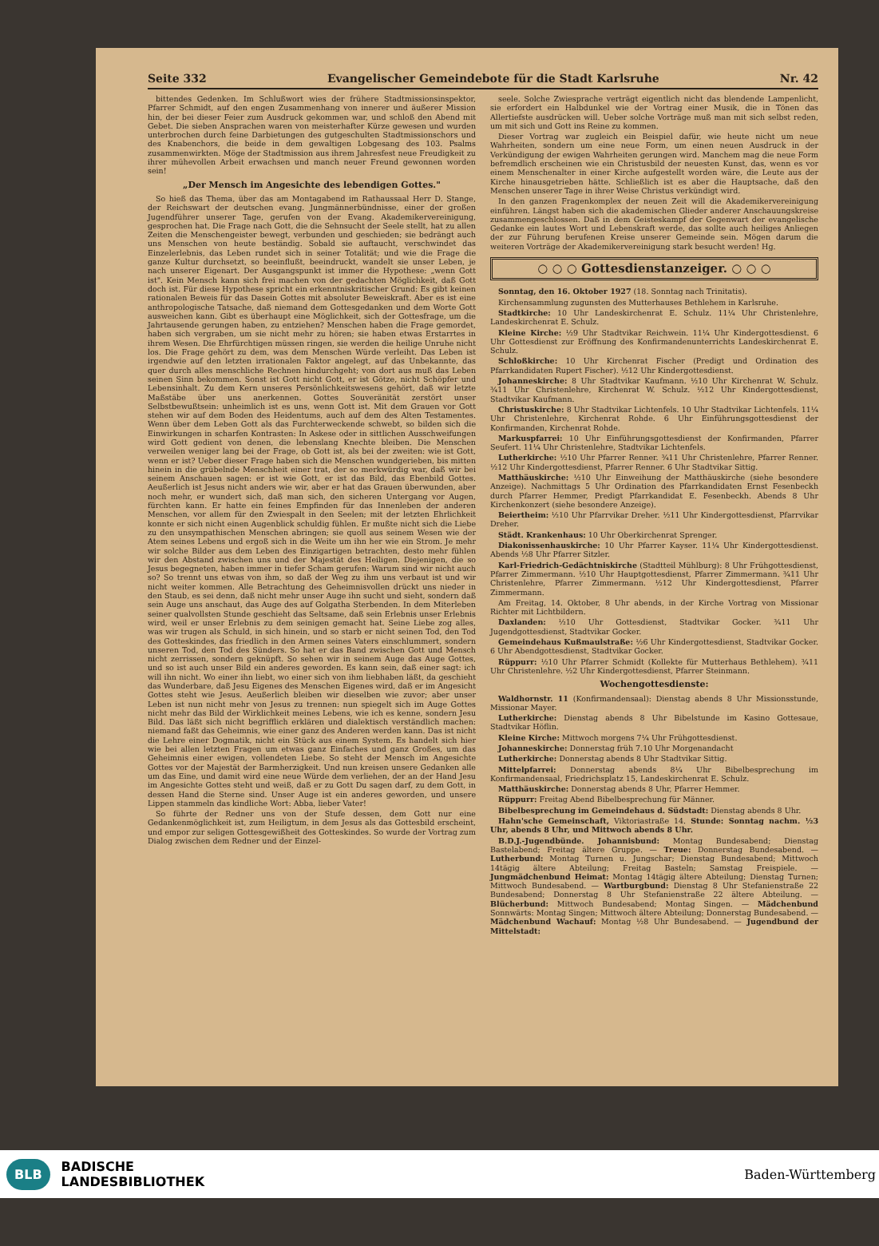Seite 332 Evangelischer Gemeindebote für die Stadt Karlsruhe Nr. 42
bittendes Gedenken. Im Schlußwort wies der frühere Stadtmissionsinspektor, Pfarrer Schmidt, auf den engen Zusammenhang von innerer und äußerer Mission hin, der bei dieser Feier zum Ausdruck gekommen war, und schloß den Abend mit Gebet. Die sieben Ansprachen waren von meisterhafter Kürze gewesen und wurden unterbrochen durch feine Darbietungen des gutgeschulten Stadtmissionschors und des Knabenchors, die beide in dem gewaltigen Lobgesang des 103. Psalms zusammenwirkten. Möge der Stadtmission aus ihrem Jahresfest neue Freudigkeit zu ihrer mühevollen Arbeit erwachsen und manch neuer Freund gewonnen worden sein!
„Der Mensch im Angesichte des lebendigen Gottes."
So hieß das Thema, über das am Montagabend im Rathaussaal Herr D. Stange, der Reichswart der deutschen evang. Jungmännerbündnisse, einer der großen Jugendführer unserer Tage, gerufen von der Evang. Akademikervereinigung, gesprochen hat. Die Frage nach Gott, die die Sehnsucht der Seele stellt, hat zu allen Zeiten die Menschengeister bewegt, verbunden und geschieden; sie bedrängt auch uns Menschen von heute beständig. Sobald sie auftaucht, verschwindet das Einzelerlebnis, das Leben rundet sich in seiner Totalität; und wie die Frage die ganze Kultur durchsetzt, so beeinflußt, beeindruckt, wandelt sie unser Leben, je nach unserer Eigenart. Der Ausgangspunkt ist immer die Hypothese: „wenn Gott ist". Kein Mensch kann sich frei machen von der gedachten Möglichkeit, daß Gott doch ist. Für diese Hypothese spricht ein erkenntniskritischer Grund: Es gibt keinen rationalen Beweis für das Dasein Gottes mit absoluter Beweiskraft. Aber es ist eine anthropologische Tatsache, daß niemand dem Gottesgedanken und dem Worte Gott ausweichen kann. Gibt es überhaupt eine Möglichkeit, sich der Gottesfrage, um die Jahrtausende gerungen haben, zu entziehen? Menschen haben die Frage gemordet, haben sich vergraben, um sie nicht mehr zu hören; sie haben etwas Erstarrtes in ihrem Wesen. Die Ehrfürchtigen müssen ringen, sie werden die heilige Unruhe nicht los. Die Frage gehört zu dem, was dem Menschen Würde verleiht. Das Leben ist irgendwie auf den letzten irrationalen Faktor angelegt, auf das Unbekannte, das quer durch alles menschliche Rechnen hindurchgeht; von dort aus muß das Leben seinen Sinn bekommen. Sonst ist Gott nicht Gott, er ist Götze, nicht Schöpfer und Lebensinhalt. Zu dem Kern unseres Persönlichkeitswesens gehört, daß wir letzte Maßstäbe über uns anerkennen. Gottes Souveränität zerstört unser Selbstbewußtsein: unheimlich ist es uns, wenn Gott ist. Mit dem Grauen vor Gott stehen wir auf dem Boden des Heidentums, auch auf dem des Alten Testamentes. Wenn über dem Leben Gott als das Furchterweckende schwebt, so bilden sich die Einwirkungen in scharfen Kontrasten: In Askese oder in sittlichen Ausschweifungen wird Gott gedient von denen, die lebenslang Knechte bleiben. Die Menschen verweilen weniger lang bei der Frage, ob Gott ist, als bei der zweiten: wie ist Gott, wenn er ist? Ueber dieser Frage haben sich die Menschen wundgerieben, bis mitten hinein in die grübelnde Menschheit einer trat, der so merkwürdig war, daß wir bei seinem Anschauen sagen: er ist wie Gott, er ist das Bild, das Ebenbild Gottes. Aeußerlich ist Jesus nicht anders wie wir, aber er hat das Grauen überwunden, aber noch mehr, er wundert sich, daß man sich, den sicheren Untergang vor Augen, fürchten kann. Er hatte ein feines Empfinden für das Innenleben der anderen Menschen, vor allem für den Zwiespalt in den Seelen; mit der letzten Ehrlichkeit konnte er sich nicht einen Augenblick schuldig fühlen. Er mußte nicht sich die Liebe zu den unsympathischen Menschen abringen; sie quoll aus seinem Wesen wie der Atem seines Lebens und ergoß sich in die Weite um ihn her wie ein Strom. Je mehr wir solche Bilder aus dem Leben des Einzigartigen betrachten, desto mehr fühlen wir den Abstand zwischen uns und der Majestät des Heiligen. Diejenigen, die so Jesus begegneten, haben immer in tiefer Scham gerufen: Warum sind wir nicht auch so? So trennt uns etwas von ihm, so daß der Weg zu ihm uns verbaut ist und wir nicht weiter kommen. Alle Betrachtung des Geheimnisvollen drückt uns nieder in den Staub, es sei denn, daß nicht mehr unser Auge ihn sucht und sieht, sondern daß sein Auge uns anschaut, das Auge des auf Golgatha Sterbenden. In dem Miterleben seiner qualvollsten Stunde geschieht das Seltsame, daß sein Erlebnis unser Erlebnis wird, weil er unser Erlebnis zu dem seinigen gemacht hat. Seine Liebe zog alles, was wir trugen als Schuld, in sich hinein, und so starb er nicht seinen Tod, den Tod des Gotteskindes, das friedlich in den Armen seines Vaters einschlummert, sondern unseren Tod, den Tod des Sünders. So hat er das Band zwischen Gott und Mensch nicht zerrissen, sondern geknüpft. So sehen wir in seinem Auge das Auge Gottes, und so ist auch unser Bild ein anderes geworden. Es kann sein, daß einer sagt: ich will ihn nicht. Wo einer ihn liebt, wo einer sich von ihm liebhaben läßt, da geschieht das Wunderbare, daß Jesu Eigenes des Menschen Eigenes wird, daß er im Angesicht Gottes steht wie Jesus. Aeußerlich bleiben wir dieselben wie zuvor; aber unser Leben ist nun nicht mehr von Jesus zu trennen: nun spiegelt sich im Auge Gottes nicht mehr das Bild der Wirklichkeit meines Lebens, wie ich es kenne, sondern Jesu Bild. Das läßt sich nicht begrifflich erklären und dialektisch verständlich machen: niemand faßt das Geheimnis, wie einer ganz des Anderen werden kann. Das ist nicht die Lehre einer Dogmatik, nicht ein Stück aus einem System. Es handelt sich hier wie bei allen letzten Fragen um etwas ganz Einfaches und ganz Großes, um das Geheimnis einer ewigen, vollendeten Liebe. So steht der Mensch im Angesichte Gottes vor der Majestät der Barmherzigkeit. Und nun kreisen unsere Gedanken alle um das Eine, und damit wird eine neue Würde dem verliehen, der an der Hand Jesu im Angesichte Gottes steht und weiß, daß er zu Gott Du sagen darf, zu dem Gott, in dessen Hand die Sterne sind. Unser Auge ist ein anderes geworden, und unsere Lippen stammeln das kindliche Wort: Abba, lieber Vater!
So führte der Redner uns von der Stufe dessen, dem Gott nur eine Gedankenmöglichkeit ist, zum Heiligtum, in dem Jesus als das Gottesbild erscheint, und empor zur seligen Gottesgewißheit des Gotteskindes. So wurde der Vortrag zum Dialog zwischen dem Redner und der Einzel-
seele. Solche Zwiesprache verträgt eigentlich nicht das blendende Lampenlicht, sie erfordert ein Halbdunkel wie der Vortrag einer Musik, die in Tönen das Allertiefste ausdrücken will. Ueber solche Vorträge muß man mit sich selbst reden, um mit sich und Gott ins Reine zu kommen.
Dieser Vortrag war zugleich ein Beispiel dafür, wie heute nicht um neue Wahrheiten, sondern um eine neue Form, um einen neuen Ausdruck in der Verkündigung der ewigen Wahrheiten gerungen wird. Manchem mag die neue Form befremdlich erscheinen wie ein Christusbild der neuesten Kunst, das, wenn es vor einem Menschenalter in einer Kirche aufgestellt worden wäre, die Leute aus der Kirche hinausgetrieben hätte. Schließlich ist es aber die Hauptsache, daß den Menschen unserer Tage in ihrer Weise Christus verkündigt wird.
In den ganzen Fragenkomplex der neuen Zeit will die Akademikervereinigung einführen. Längst haben sich die akademischen Glieder anderer Anschauungskreise zusammengeschlossen. Daß in dem Geisteskampf der Gegenwart der evangelische Gedanke ein lautes Wort und Lebenskraft werde, das sollte auch heiliges Anliegen der zur Führung berufenen Kreise unserer Gemeinde sein. Mögen darum die weiteren Vorträge der Akademikervereinigung stark besucht werden! Hg.
○ ○ ○ Gottesdienstanzeiger. ○ ○ ○
Sonntag, den 16. Oktober 1927 (18. Sonntag nach Trinitatis).
Kirchensammlung zugunsten des Mutterhauses Bethlehem in Karlsruhe.
Stadtkirche: 10 Uhr Landeskirchenrat E. Schulz. 11¼ Uhr Christenlehre, Landeskirchenrat E. Schulz.
Kleine Kirche: ½9 Uhr Stadtvikar Reichwein. 11¼ Uhr Kindergottesdienst. 6 Uhr Gottesdienst zur Eröffnung des Konfirmandenunterrichts Landeskirchenrat E. Schulz.
Schloßkirche: 10 Uhr Kirchenrat Fischer (Predigt und Ordination des Pfarrkandidaten Rupert Fischer). ½12 Uhr Kindergottesdienst.
Johanneskirche: 8 Uhr Stadtvikar Kaufmann. ½10 Uhr Kirchenrat W. Schulz. ¾11 Uhr Christenlehre, Kirchenrat W. Schulz. ½12 Uhr Kindergottesdienst, Stadtvikar Kaufmann.
Christuskirche: 8 Uhr Stadtvikar Lichtenfels. 10 Uhr Stadtvikar Lichtenfels. 11¼ Uhr Christenlehre, Kirchenrat Rohde. 6 Uhr Einführungsgottesdienst der Konfirmanden, Kirchenrat Rohde.
Markuspfarrei: 10 Uhr Einführungsgottesdienst der Konfirmanden, Pfarrer Seufert. 11¼ Uhr Christenlehre, Stadtvikar Lichtenfels.
Lutherkirche: ½10 Uhr Pfarrer Renner. ¾11 Uhr Christenlehre, Pfarrer Renner. ½12 Uhr Kindergottesdienst, Pfarrer Renner. 6 Uhr Stadtvikar Sittig.
Matthäuskirche: ½10 Uhr Einweihung der Matthäuskirche (siehe besondere Anzeige). Nachmittags 5 Uhr Ordination des Pfarrkandidaten Ernst Fesenbeckh durch Pfarrer Hemmer, Predigt Pfarrkandidat E. Fesenbeckh. Abends 8 Uhr Kirchenkonzert (siehe besondere Anzeige).
Beiertheim: ½10 Uhr Pfarrvikar Dreher. ½11 Uhr Kindergottesdienst, Pfarrvikar Dreher.
Städt. Krankenhaus: 10 Uhr Oberkirchenrat Sprenger.
Diakonissenhauskirche: 10 Uhr Pfarrer Kayser. 11¼ Uhr Kindergottesdienst. Abends ½8 Uhr Pfarrer Sitzler.
Karl-Friedrich-Gedächtniskirche (Stadtteil Mühlburg): 8 Uhr Frühgottesdienst, Pfarrer Zimmermann. ½10 Uhr Hauptgottesdienst, Pfarrer Zimmermann. ¾11 Uhr Christenlehre, Pfarrer Zimmermann. ½12 Uhr Kindergottesdienst, Pfarrer Zimmermann.
Am Freitag, 14. Oktober, 8 Uhr abends, in der Kirche Vortrag von Missionar Richter mit Lichtbildern.
Daxlanden: ½10 Uhr Gottesdienst, Stadtvikar Gocker. ¾11 Uhr Jugendgottesdienst, Stadtvikar Gocker.
Gemeindehaus Kußmaulstraße: ½6 Uhr Kindergottesdienst, Stadtvikar Gocker. 6 Uhr Abendgottesdienst, Stadtvikar Gocker.
Rüppurr: ½10 Uhr Pfarrer Schmidt (Kollekte für Mutterhaus Bethlehem). ¾11 Uhr Christenlehre. ½2 Uhr Kindergottesdienst, Pfarrer Steinmann.
Wochengottesdienste:
Waldhornstr. 11 (Konfirmandensaal): Dienstag abends 8 Uhr Missionsstunde, Missionar Mayer.
Lutherkirche: Dienstag abends 8 Uhr Bibelstunde im Kasino Gottesaue, Stadtvikar Höflin.
Kleine Kirche: Mittwoch morgens 7¼ Uhr Frühgottesdienst.
Johanneskirche: Donnerstag früh 7.10 Uhr Morgenandacht
Lutherkirche: Donnerstag abends 8 Uhr Stadtvikar Sittig.
Mittelpfarrei: Donnerstag abends 8¼ Uhr Bibelbesprechung im Konfirmandensaal, Friedrichsplatz 15, Landeskirchenrat E. Schulz.
Matthäuskirche: Donnerstag abends 8 Uhr, Pfarrer Hemmer.
Rüppurr: Freitag Abend Bibelbesprechung für Männer.
Bibelbesprechung im Gemeindehaus d. Südstadt: Dienstag abends 8 Uhr.
Hahn'sche Gemeinschaft, Viktoriastraße 14. Stunde: Sonntag nachm. ½3 Uhr, abends 8 Uhr, und Mittwoch abends 8 Uhr.
B.D.J.-Jugendbünde. Johannisbund: Montag Bundesabend; Dienstag Bastelabend; Freitag ältere Gruppe. — Treue: Donnerstag Bundesabend. — Lutherbund: Montag Turnen u. Jungschar; Dienstag Bundesabend; Mittwoch 14tägig ältere Abteilung; Freitag Basteln; Samstag Freispiele. — Jungmädchenbund Heimat: Montag 14tägig ältere Abteilung; Dienstag Turnen; Mittwoch Bundesabend. — Wartburgbund: Dienstag 8 Uhr Stefanienstraße 22 Bundesabend; Donnerstag 8 Uhr Stefanienstraße 22 ältere Abteilung. — Blücherbund: Mittwoch Bundesabend; Montag Singen. — Mädchenbund Sonnwärts: Montag Singen; Mittwoch ältere Abteilung; Donnerstag Bundesabend. — Mädchenbund Wachauf: Montag ½8 Uhr Bundesabend. — Jugendbund der Mittelstadt:
BLB BADISCHE
LANDESBIBLIOTHEK Baden-Württemberg